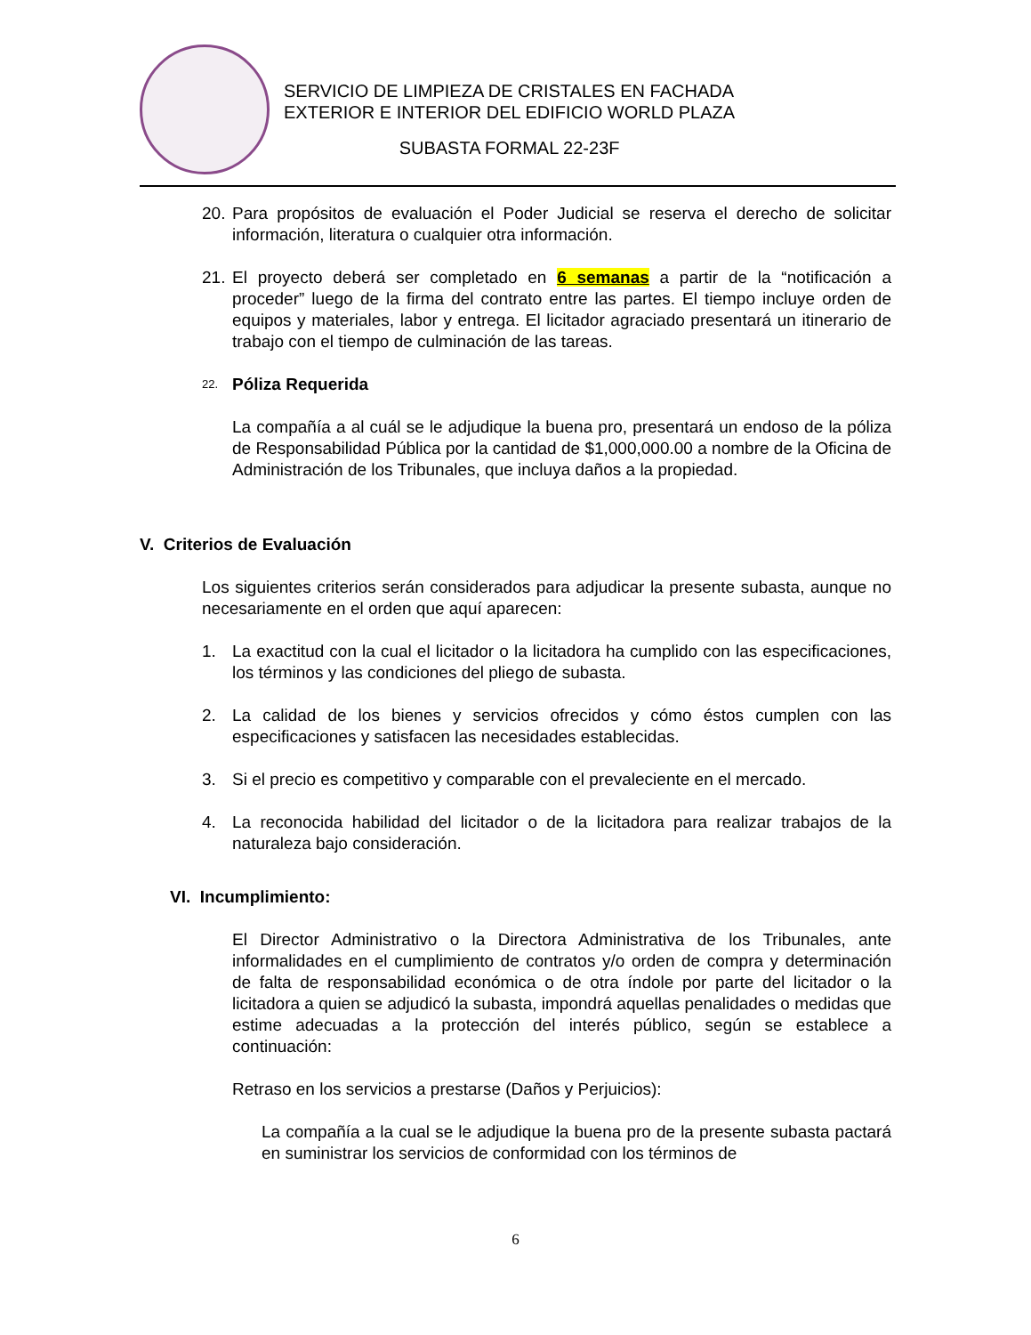SERVICIO DE LIMPIEZA DE CRISTALES EN FACHADA
EXTERIOR E INTERIOR DEL EDIFICIO WORLD PLAZA
SUBASTA FORMAL 22-23F
20. Para propósitos de evaluación el Poder Judicial se reserva el derecho de solicitar información, literatura o cualquier otra información.
21. El proyecto deberá ser completado en 6 semanas a partir de la “notificación a proceder” luego de la firma del contrato entre las partes. El tiempo incluye orden de equipos y materiales, labor y entrega. El licitador agraciado presentará un itinerario de trabajo con el tiempo de culminación de las tareas.
22. Póliza Requerida
La compañía a al cuál se le adjudique la buena pro, presentará un endoso de la póliza de Responsabilidad Pública por la cantidad de $1,000,000.00 a nombre de la Oficina de Administración de los Tribunales, que incluya daños a la propiedad.
V. Criterios de Evaluación
Los siguientes criterios serán considerados para adjudicar la presente subasta, aunque no necesariamente en el orden que aquí aparecen:
1. La exactitud con la cual el licitador o la licitadora ha cumplido con las especificaciones, los términos y las condiciones del pliego de subasta.
2. La calidad de los bienes y servicios ofrecidos y cómo éstos cumplen con las especificaciones y satisfacen las necesidades establecidas.
3. Si el precio es competitivo y comparable con el prevaleciente en el mercado.
4. La reconocida habilidad del licitador o de la licitadora para realizar trabajos de la naturaleza bajo consideración.
VI. Incumplimiento:
El Director Administrativo o la Directora Administrativa de los Tribunales, ante informalidades en el cumplimiento de contratos y/o orden de compra y determinación de falta de responsabilidad económica o de otra índole por parte del licitador o la licitadora a quien se adjudicó la subasta, impondrá aquellas penalidades o medidas que estime adecuadas a la protección del interés público, según se establece a continuación:
Retraso en los servicios a prestarse (Daños y Perjuicios):
La compañía a la cual se le adjudique la buena pro de la presente subasta pactará en suministrar los servicios de conformidad con los términos de
6